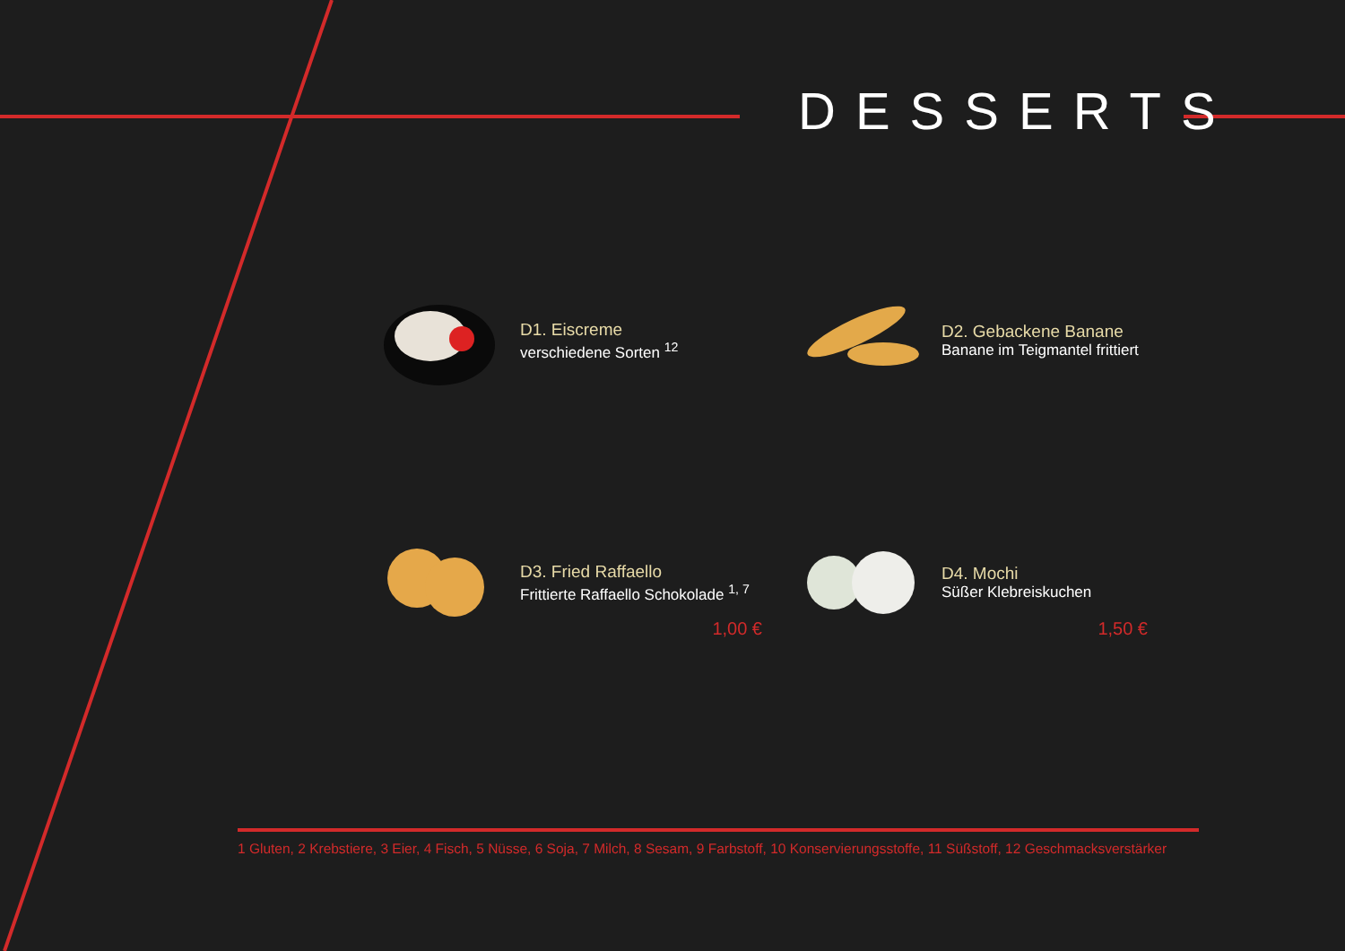DESSERTS
D1. Eiscreme
verschiedene Sorten <sup>12</sup>
D2. Gebackene Banane
Banane im Teigmantel frittiert
D3. Fried Raffaello
Frittierte Raffaello Schokolade <sup>1, 7</sup>
1,00 €
D4. Mochi
Süßer Klebreiskuchen
1,50 €
1 Gluten, 2 Krebstiere, 3 Eier, 4 Fisch, 5 Nüsse, 6 Soja, 7 Milch, 8 Sesam, 9 Farbstoff, 10 Konservierungsstoffe, 11 Süßstoff, 12 Geschmacksverstärker